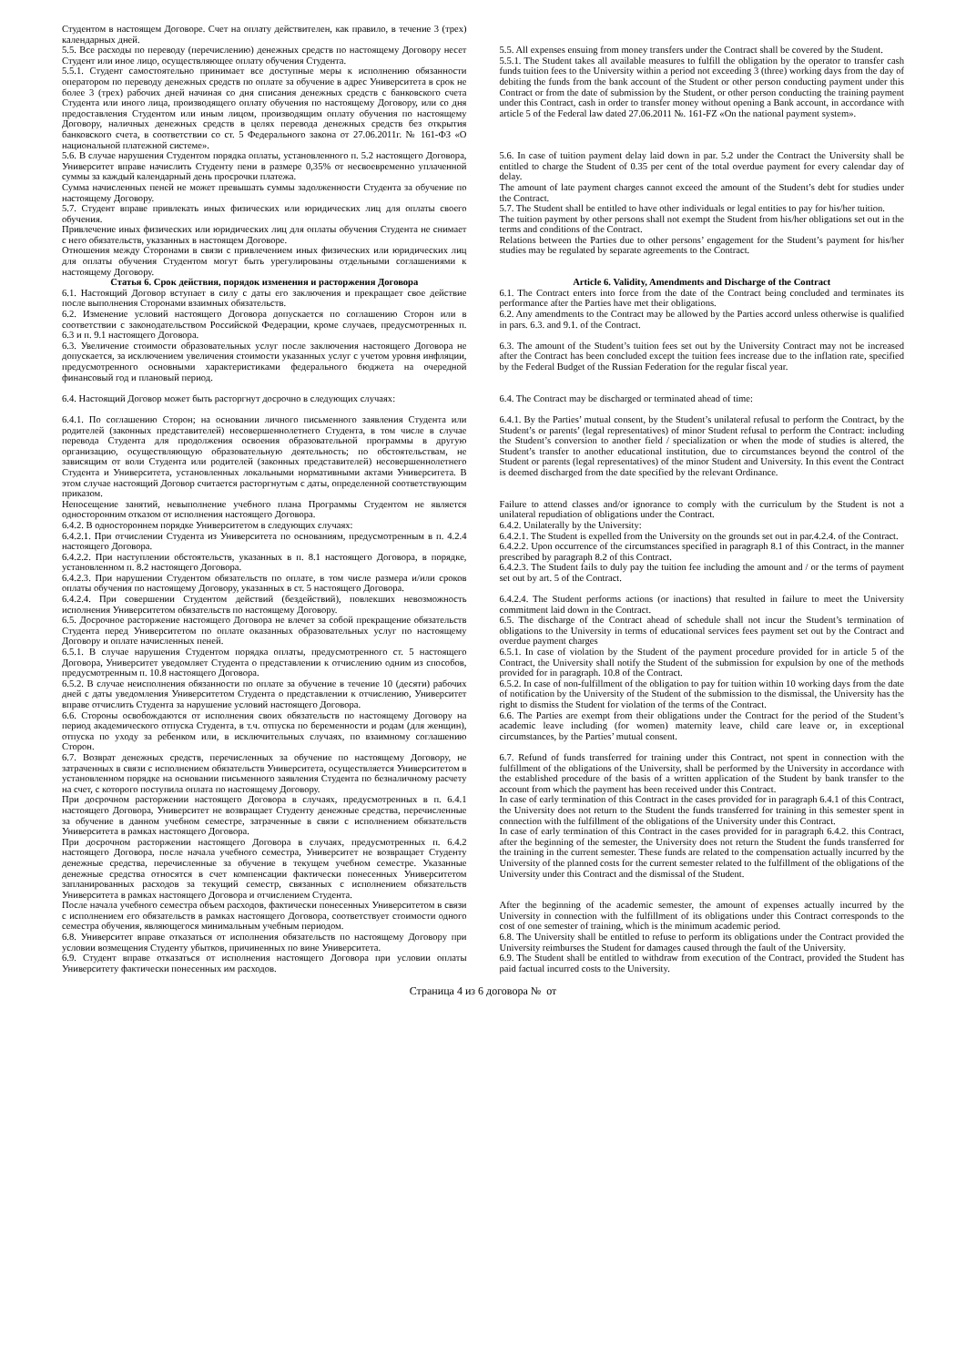| Студентом в настоящем Договоре. Счет на оплату действителен, как правило, в течение 3 (трех) календарных дней. | |
| 5.5. Все расходы по переводу (перечислению) денежных средств по настоящему Договору несет Студент или иное лицо, осуществляющее оплату обучения Студента. 5.5.1. Студент самостоятельно принимает все доступные меры к исполнению обязанности оператором по переводу денежных средств по оплате за обучение в адрес Университета в срок не более 3 (трех) рабочих дней начиная со дня списания денежных средств с банковского счета Студента или иного лица, производящего оплату обучения по настоящему Договору, или со дня предоставления Студентом или иным лицом, производящим оплату обучения по настоящему Договору, наличных денежных средств в целях перевода денежных средств без открытия банковского счета, в соответствии со ст. 5 Федерального закона от 27.06.2011г. № 161-ФЗ «О национальной платежной системе». | 5.5. All expenses ensuing from money transfers under the Contract shall be covered by the Student. 5.5.1. The Student takes all available measures to fulfill the obligation by the operator to transfer cash funds tuition fees to the University within a period not exceeding 3 (three) working days from the day of debiting the funds from the bank account of the Student or other person conducting payment under this Contract or from the date of submission by the Student, or other person conducting the training payment under this Contract, cash in order to transfer money without opening a Bank account, in accordance with article 5 of the Federal law dated 27.06.2011 №. 161-FZ «On the national payment system». |
| 5.6. В случае нарушения Студентом порядка оплаты, установленного п. 5.2 настоящего Договора, Университет вправе начислить Студенту пени в размере 0,35% от несвоевременно уплаченной суммы за каждый календарный день просрочки платежа. | 5.6. In case of tuition payment delay laid down in par. 5.2 under the Contract the University shall be entitled to charge the Student of 0.35 per cent of the total overdue payment for every calendar day of delay. |
| Сумма начисленных пеней не может превышать суммы задолженности Студента за обучение по настоящему Договору. 5.7. Студент вправе привлекать иных физических или юридических лиц для оплаты своего обучения. Привлечение иных физических или юридических лиц для оплаты обучения Студента не снимает с него обязательств, указанных в настоящем Договоре. Отношения между Сторонами в связи с привлечением иных физических или юридических лиц для оплаты обучения Студентом могут быть урегулированы отдельными соглашениями к настоящему Договору. | The amount of late payment charges cannot exceed the amount of the Student’s debt for studies under the Contract. 5.7. The Student shall be entitled to have other individuals or legal entities to pay for his/her tuition. The tuition payment by other persons shall not exempt the Student from his/her obligations set out in the terms and conditions of the Contract. Relations between the Parties due to other persons’ engagement for the Student’s payment for his/her studies may be regulated by separate agreements to the Contract. |
| Статья 6. Срок действия, порядок изменения и расторжения Договора 6.1. Настоящий Договор вступает в силу с даты его заключения и прекращает свое действие после выполнения Сторонами взаимных обязательств. 6.2. Изменение условий настоящего Договора допускается по соглашению Сторон или в соответствии с законодательством Российской Федерации, кроме случаев, предусмотренных п. 6.3 и п. 9.1 настоящего Договора. | Article 6. Validity, Amendments and Discharge of the Contract 6.1. The Contract enters into force from the date of the Contract being concluded and terminates its performance after the Parties have met their obligations. 6.2. Any amendments to the Contract may be allowed by the Parties accord unless otherwise is qualified in pars. 6.3. and 9.1. of the Contract. |
| 6.3. Увеличение стоимости образовательных услуг после заключения настоящего Договора не допускается, за исключением увеличения стоимости указанных услуг с учетом уровня инфляции, предусмотренного основными характеристиками федерального бюджета на очередной финансовый год и плановый период. | 6.3. The amount of the Student’s tuition fees set out by the University Contract may not be increased after the Contract has been concluded except the tuition fees increase due to the inflation rate, specified by the Federal Budget of the Russian Federation for the regular fiscal year. |
| 6.4. Настоящий Договор может быть расторгнут досрочно в следующих случаях: | 6.4. The Contract may be discharged or terminated ahead of time: |
| 6.4.1. По соглашению Сторон; на основании личного письменного заявления Студента или родителей (законных представителей) несовершеннолетнего Студента, в том числе в случае перевода Студента для продолжения освоения образовательной программы в другую организацию, осуществляющую образовательную деятельность; по обстоятельствам, не зависящим от воли Студента или родителей (законных представителей) несовершеннолетнего Студента и Университета, установленных локальными нормативными актами Университета. В этом случае настоящий Договор считается расторгнутым с даты, определенной соответствующим приказом. | 6.4.1. By the Parties’ mutual consent, by the Student’s unilateral refusal to perform the Contract, by the Student’s or parents’ (legal representatives) of minor Student refusal to perform the Contract: including the Student’s conversion to another field / specialization or when the mode of studies is altered, the Student’s transfer to another educational institution, due to circumstances beyond the control of the Student or parents (legal representatives) of the minor Student and University. In this event the Contract is deemed discharged from the date specified by the relevant Ordinance. |
| Непосещение занятий, невыполнение учебного плана Программы Студентом не является односторонним отказом от исполнения настоящего Договора. 6.4.2. В одностороннем порядке Университетом в следующих случаях: 6.4.2.1. При отчислении Студента из Университета по основаниям, предусмотренным в п. 4.2.4 настоящего Договора. 6.4.2.2. При наступлении обстоятельств, указанных в п. 8.1 настоящего Договора, в порядке, установленном п. 8.2 настоящего Договора. 6.4.2.3. При нарушении Студентом обязательств по оплате, в том числе размера и/или сроков оплаты обучения по настоящему Договору, указанных в ст. 5 настоящего Договора. | Failure to attend classes and/or ignorance to comply with the curriculum by the Student is not a unilateral repudiation of obligations under the Contract. 6.4.2. Unilaterally by the University: 6.4.2.1. The Student is expelled from the University on the grounds set out in par.4.2.4. of the Contract. 6.4.2.2. Upon occurrence of the circumstances specified in paragraph 8.1 of this Contract, in the manner prescribed by paragraph 8.2 of this Contract. 6.4.2.3. The Student fails to duly pay the tuition fee including the amount and / or the terms of payment set out by art. 5 of the Contract. |
| 6.4.2.4. При совершении Студентом действий (бездействий), повлекших невозможность исполнения Университетом обязательств по настоящему Договору. 6.5. Досрочное расторжение настоящего Договора не влечет за собой прекращение обязательств Студента перед Университетом по оплате оказанных образовательных услуг по настоящему Договору и оплате начисленных пеней. 6.5.1. В случае нарушения Студентом порядка оплаты, предусмотренного ст. 5 настоящего Договора, Университет уведомляет Студента о представлении к отчислению одним из способов, предусмотренным п. 10.8 настоящего Договора. 6.5.2. В случае неисполнения обязанности по оплате за обучение в течение 10 (десяти) рабочих дней с даты уведомления Университетом Студента о представлении к отчислению, Университет вправе отчислить Студента за нарушение условий настоящего Договора. 6.6. Стороны освобождаются от исполнения своих обязательств по настоящему Договору на период академического отпуска Студента, в т.ч. отпуска по беременности и родам (для женщин), отпуска по уходу за ребенком или, в исключительных случаях, по взаимному соглашению Сторон. | 6.4.2.4. The Student performs actions (or inactions) that resulted in failure to meet the University commitment laid down in the Contract. 6.5. The discharge of the Contract ahead of schedule shall not incur the Student’s termination of obligations to the University in terms of educational services fees payment set out by the Contract and overdue payment charges 6.5.1. In case of violation by the Student of the payment procedure provided for in article 5 of the Contract, the University shall notify the Student of the submission for expulsion by one of the methods provided for in paragraph. 10.8 of the Contract. 6.5.2. In case of non-fulfillment of the obligation to pay for tuition within 10 working days from the date of notification by the University of the Student of the submission to the dismissal, the University has the right to dismiss the Student for violation of the terms of the Contract. 6.6. The Parties are exempt from their obligations under the Contract for the period of the Student’s academic leave including (for women) maternity leave, child care leave or, in exceptional circumstances, by the Parties’ mutual consent. |
| 6.7. Возврат денежных средств, перечисленных за обучение по настоящему Договору, не затраченных в связи с исполнением обязательств Университета, осуществляется Университетом в установленном порядке на основании письменного заявления Студента по безналичному расчету на счет, с которого поступила оплата по настоящему Договору. При досрочном расторжении настоящего Договора в случаях, предусмотренных в п. 6.4.1 настоящего Договора, Университет не возвращает Студенту денежные средства, перечисленные за обучение в данном учебном семестре, затраченные в связи с исполнением обязательств Университета в рамках настоящего Договора. При досрочном расторжении настоящего Договора в случаях, предусмотренных п. 6.4.2 настоящего Договора, после начала учебного семестра, Университет не возвращает Студенту денежные средства, перечисленные за обучение в текущем учебном семестре. Указанные денежные средства относятся в счет компенсации фактически понесенных Университетом запланированных расходов за текущий семестр, связанных с исполнением обязательств Университета в рамках настоящего Договора и отчислением Студента. | 6.7. Refund of funds transferred for training under this Contract, not spent in connection with the fulfillment of the obligations of the University, shall be performed by the University in accordance with the established procedure of the basis of a written application of the Student by bank transfer to the account from which the payment has been received under this Contract. In case of early termination of this Contract in the cases provided for in paragraph 6.4.1 of this Contract, the University does not return to the Student the funds transferred for training in this semester spent in connection with the fulfillment of the obligations of the University under this Contract. In case of early termination of this Contract in the cases provided for in paragraph 6.4.2. this Contract, after the beginning of the semester, the University does not return the Student the funds transferred for the training in the current semester. These funds are related to the compensation actually incurred by the University of the planned costs for the current semester related to the fulfillment of the obligations of the University under this Contract and the dismissal of the Student. |
| После начала учебного семестра объем расходов, фактически понесенных Университетом в связи с исполнением его обязательств в рамках настоящего Договора, соответствует стоимости одного семестра обучения, являющегося минимальным учебным периодом. 6.8. Университет вправе отказаться от исполнения обязательств по настоящему Договору при условии возмещения Студенту убытков, причиненных по вине Университета. 6.9. Студент вправе отказаться от исполнения настоящего Договора при условии оплаты Университету фактически понесенных им расходов. | After the beginning of the academic semester, the amount of expenses actually incurred by the University in connection with the fulfillment of its obligations under this Contract corresponds to the cost of one semester of training, which is the minimum academic period. 6.8. The University shall be entitled to refuse to perform its obligations under the Contract provided the University reimburses the Student for damages caused through the fault of the University. 6.9. The Student shall be entitled to withdraw from execution of the Contract, provided the Student has paid factual incurred costs to the University. |
Страница 4 из 6 договора № от